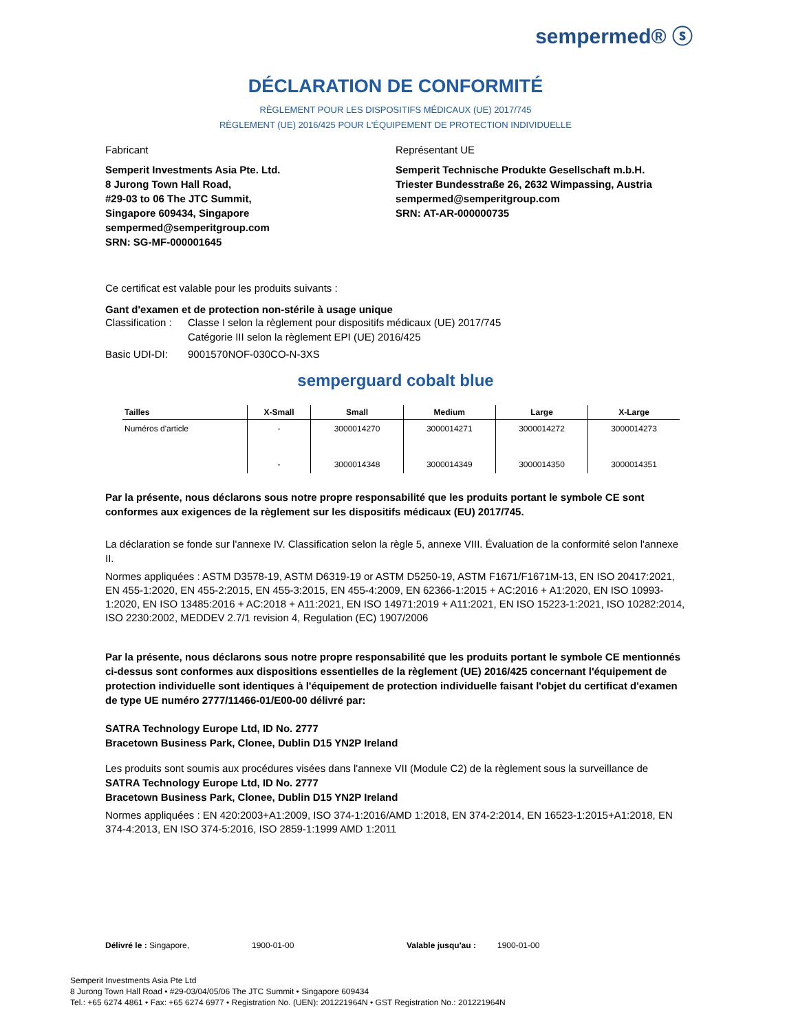sempermed® ⓢ
DÉCLARATION DE CONFORMITÉ
RÈGLEMENT POUR LES DISPOSITIFS MÉDICAUX (UE) 2017/745
RÈGLEMENT (UE) 2016/425 POUR L'ÉQUIPEMENT DE PROTECTION INDIVIDUELLE
Fabricant
Semperit Investments Asia Pte. Ltd.
8 Jurong Town Hall Road,
#29-03 to 06 The JTC Summit,
Singapore 609434, Singapore
sempermed@semperitgroup.com
SRN: SG-MF-000001645
Représentant UE
Semperit Technische Produkte Gesellschaft m.b.H.
Triester Bundesstraße 26, 2632 Wimpassing, Austria
sempermed@semperitgroup.com
SRN: AT-AR-000000735
Ce certificat est valable pour les produits suivants :
Gant d'examen et de protection non-stérile à usage unique
Classification : Classe I selon la règlement pour dispositifs médicaux (UE) 2017/745
Catégorie III selon la règlement EPI (UE) 2016/425
Basic UDI-DI: 9001570NOF-030CO-N-3XS
semperguard cobalt blue
| Tailles | X-Small | Small | Medium | Large | X-Large |
| --- | --- | --- | --- | --- | --- |
| Numéros d'article | - | 3000014270 | 3000014271 | 3000014272 | 3000014273 |
| | - | 3000014348 | 3000014349 | 3000014350 | 3000014351 |
Par la présente, nous déclarons sous notre propre responsabilité que les produits portant le symbole CE sont conformes aux exigences de la règlement sur les dispositifs médicaux (EU) 2017/745.
La déclaration se fonde sur l'annexe IV. Classification selon la règle 5, annexe VIII. Évaluation de la conformité selon l'annexe II.
Normes appliquées : ASTM D3578-19, ASTM D6319-19 or ASTM D5250-19, ASTM F1671/F1671M-13, EN ISO 20417:2021, EN 455-1:2020, EN 455-2:2015, EN 455-3:2015, EN 455-4:2009, EN 62366-1:2015 + AC:2016 + A1:2020, EN ISO 10993-1:2020, EN ISO 13485:2016 + AC:2018 + A11:2021, EN ISO 14971:2019 + A11:2021, EN ISO 15223-1:2021, ISO 10282:2014, ISO 2230:2002, MEDDEV 2.7/1 revision 4, Regulation (EC) 1907/2006
Par la présente, nous déclarons sous notre propre responsabilité que les produits portant le symbole CE mentionnés ci-dessus sont conformes aux dispositions essentielles de la règlement (UE) 2016/425 concernant l'équipement de protection individuelle sont identiques à l'équipement de protection individuelle faisant l'objet du certificat d'examen de type UE numéro 2777/11466-01/E00-00 délivré par:
SATRA Technology Europe Ltd, ID No. 2777
Bracetown Business Park, Clonee, Dublin D15 YN2P Ireland
Les produits sont soumis aux procédures visées dans l'annexe VII (Module C2) de la règlement sous la surveillance de
SATRA Technology Europe Ltd, ID No. 2777
Bracetown Business Park, Clonee, Dublin D15 YN2P Ireland
Normes appliquées : EN 420:2003+A1:2009, ISO 374-1:2016/AMD 1:2018, EN 374-2:2014, EN 16523-1:2015+A1:2018, EN 374-4:2013, EN ISO 374-5:2016, ISO 2859-1:1999 AMD 1:2011
Délivré le : Singapore, 1900-01-00 Valable jusqu'au : 1900-01-00
Semperit Investments Asia Pte Ltd
8 Jurong Town Hall Road • #29-03/04/05/06 The JTC Summit • Singapore 609434
Tel.: +65 6274 4861 • Fax: +65 6274 6977 • Registration No. (UEN): 201221964N • GST Registration No.: 201221964N